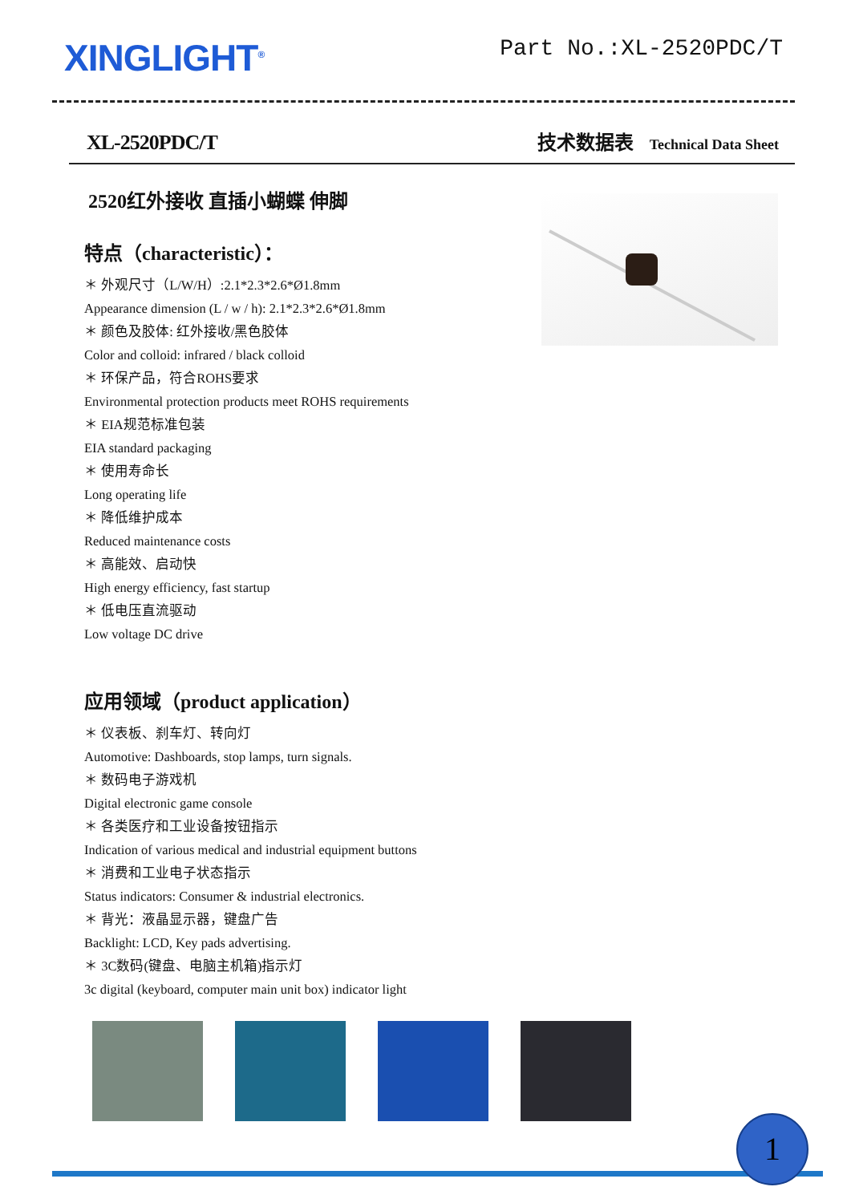XINGLIGHT<sup>®</sup>
Part No.:XL-2520PDC/T
XL-2520PDC/T
技术数据表 Technical Data Sheet
2520红外接收 直插小蝴蝶 伸脚
特点（characteristic）：
＊ 外观尺寸（L/W/H）:2.1*2.3*2.6*Ø1.8mm
Appearance dimension (L / w / h): 2.1*2.3*2.6*Ø1.8mm
＊ 颜色及胶体: 红外接收/黑色胶体
Color and colloid: infrared / black colloid
＊ 环保产品，符合ROHS要求
Environmental protection products meet ROHS requirements
＊ EIA规范标准包装
EIA standard packaging
＊ 使用寿命长
Long operating life
＊ 降低维护成本
Reduced maintenance costs
＊ 高能效、启动快
High energy efficiency, fast startup
＊ 低电压直流驱动
Low voltage DC drive
应用领域（product application）
＊ 仪表板、刹车灯、转向灯
Automotive: Dashboards, stop lamps, turn signals.
＊ 数码电子游戏机
Digital electronic game console
＊ 各类医疗和工业设备按钮指示
Indication of various medical and industrial equipment buttons
＊ 消费和工业电子状态指示
Status indicators: Consumer & industrial electronics.
＊ 背光：液晶显示器，键盘广告
Backlight: LCD, Key pads advertising.
＊ 3C数码(键盘、电脑主机箱)指示灯
3c digital (keyboard, computer main unit box) indicator light
1